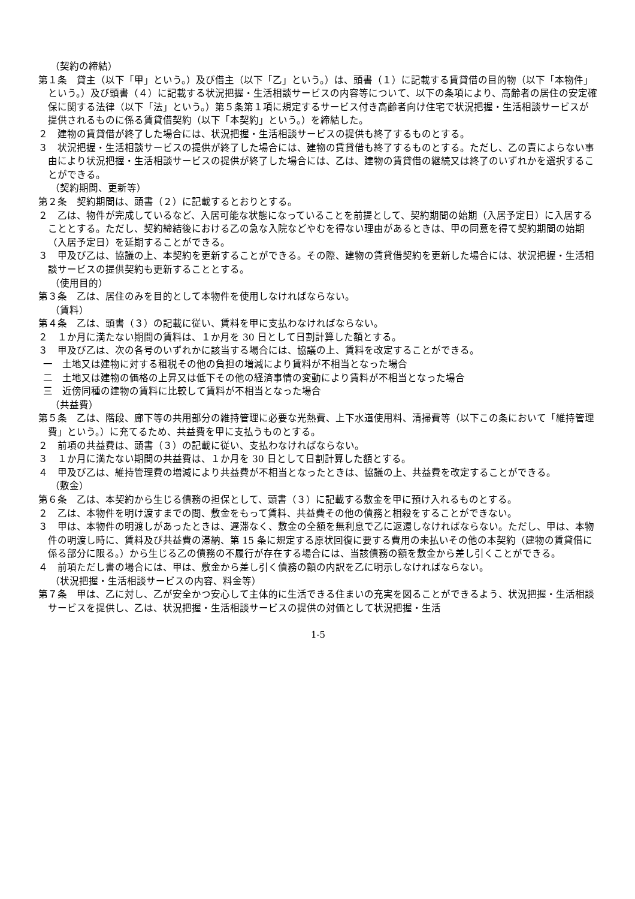（契約の締結）
第１条　貸主（以下「甲」という。）及び借主（以下「乙」という。）は、頭書（１）に記載する賃貸借の目的物（以下「本物件」という。）及び頭書（４）に記載する状況把握・生活相談サービスの内容等について、以下の条項により、高齢者の居住の安定確保に関する法律（以下「法」という。）第５条第１項に規定するサービス付き高齢者向け住宅で状況把握・生活相談サービスが提供されるものに係る賃貸借契約（以下「本契約」という。）を締結した。
２　建物の賃貸借が終了した場合には、状況把握・生活相談サービスの提供も終了するものとする。
３　状況把握・生活相談サービスの提供が終了した場合には、建物の賃貸借も終了するものとする。ただし、乙の責によらない事由により状況把握・生活相談サービスの提供が終了した場合には、乙は、建物の賃貸借の継続又は終了のいずれかを選択することができる。
（契約期間、更新等）
第２条　契約期間は、頭書（２）に記載するとおりとする。
２　乙は、物件が完成しているなど、入居可能な状態になっていることを前提として、契約期間の始期（入居予定日）に入居することとする。ただし、契約締結後における乙の急な入院などやむを得ない理由があるときは、甲の同意を得て契約期間の始期（入居予定日）を延期することができる。
３　甲及び乙は、協議の上、本契約を更新することができる。その際、建物の賃貸借契約を更新した場合には、状況把握・生活相談サービスの提供契約も更新することとする。
（使用目的）
第３条　乙は、居住のみを目的として本物件を使用しなければならない。
（賃料）
第４条　乙は、頭書（３）の記載に従い、賃料を甲に支払わなければならない。
２　１か月に満たない期間の賃料は、１か月を 30 日として日割計算した額とする。
３　甲及び乙は、次の各号のいずれかに該当する場合には、協議の上、賃料を改定することができる。
一　土地又は建物に対する租税その他の負担の増減により賃料が不相当となった場合
二　土地又は建物の価格の上昇又は低下その他の経済事情の変動により賃料が不相当となった場合
三　近傍同種の建物の賃料に比較して賃料が不相当となった場合
（共益費）
第５条　乙は、階段、廊下等の共用部分の維持管理に必要な光熱費、上下水道使用料、清掃費等（以下この条において「維持管理費」という。）に充てるため、共益費を甲に支払うものとする。
２　前項の共益費は、頭書（３）の記載に従い、支払わなければならない。
３　１か月に満たない期間の共益費は、１か月を 30 日として日割計算した額とする。
４　甲及び乙は、維持管理費の増減により共益費が不相当となったときは、協議の上、共益費を改定することができる。
（敷金）
第６条　乙は、本契約から生じる債務の担保として、頭書（３）に記載する敷金を甲に預け入れるものとする。
２　乙は、本物件を明け渡すまでの間、敷金をもって賃料、共益費その他の債務と相殺をすることができない。
３　甲は、本物件の明渡しがあったときは、遅滞なく、敷金の全額を無利息で乙に返還しなければならない。ただし、甲は、本物件の明渡し時に、賃料及び共益費の滞納、第 15 条に規定する原状回復に要する費用の未払いその他の本契約（建物の賃貸借に係る部分に限る。）から生じる乙の債務の不履行が存在する場合には、当該債務の額を敷金から差し引くことができる。
４　前項ただし書の場合には、甲は、敷金から差し引く債務の額の内訳を乙に明示しなければならない。
（状況把握・生活相談サービスの内容、料金等）
第７条　甲は、乙に対し、乙が安全かつ安心して主体的に生活できる住まいの充実を図ることができるよう、状況把握・生活相談サービスを提供し、乙は、状況把握・生活相談サービスの提供の対価として状況把握・生活
1-5